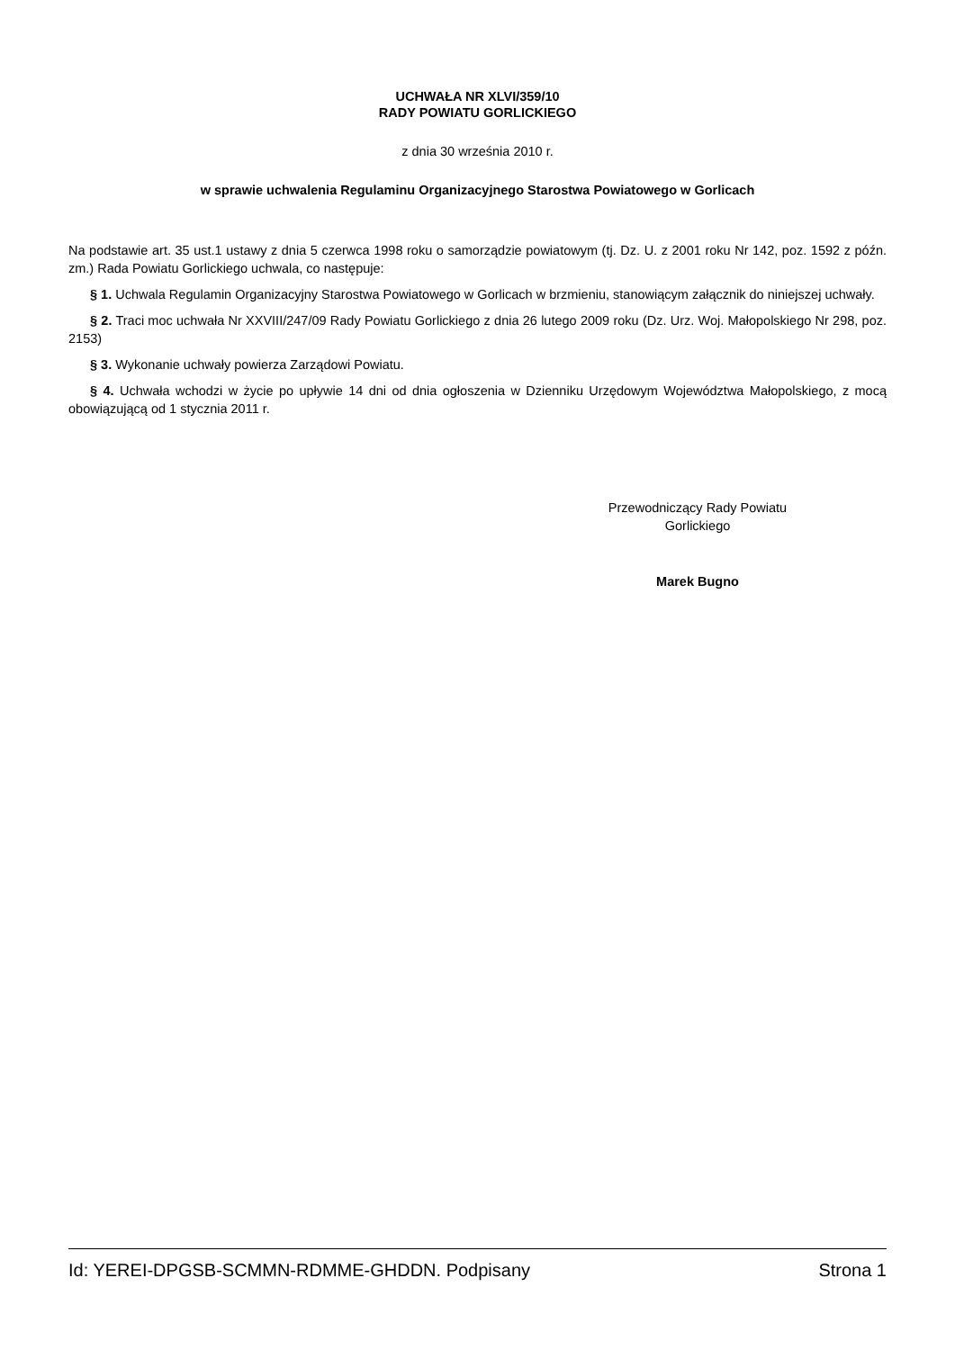UCHWAŁA NR XLVI/359/10
RADY POWIATU GORLICKIEGO
z dnia 30 września 2010 r.
w sprawie uchwalenia Regulaminu Organizacyjnego Starostwa Powiatowego w Gorlicach
Na podstawie art. 35 ust.1 ustawy z dnia 5 czerwca 1998 roku o samorządzie powiatowym (tj. Dz. U. z 2001 roku Nr 142, poz. 1592 z późn. zm.) Rada Powiatu Gorlickiego uchwala, co następuje:
§ 1. Uchwala Regulamin Organizacyjny Starostwa Powiatowego w Gorlicach w brzmieniu, stanowiącym załącznik do niniejszej uchwały.
§ 2. Traci moc uchwała Nr XXVIII/247/09 Rady Powiatu Gorlickiego z dnia 26 lutego 2009 roku (Dz. Urz. Woj. Małopolskiego Nr 298, poz. 2153)
§ 3. Wykonanie uchwały powierza Zarządowi Powiatu.
§ 4. Uchwała wchodzi w życie po upływie 14 dni od dnia ogłoszenia w Dzienniku Urzędowym Województwa Małopolskiego, z mocą obowiązującą od 1 stycznia 2011 r.
Przewodniczący Rady Powiatu
Gorlickiego
Marek Bugno
Id: YEREI-DPGSB-SCMMN-RDMME-GHDDN. Podpisany Strona 1